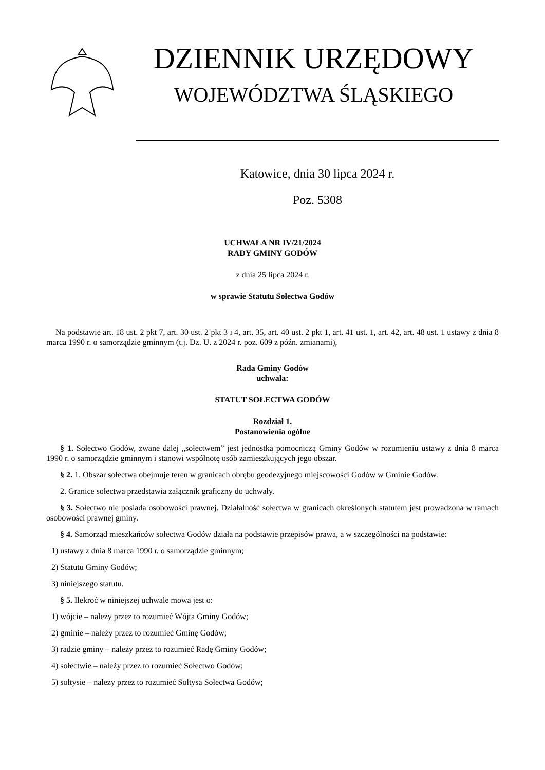DZIENNIK URZĘDOWY
WOJEWÓDZTWA ŚLĄSKIEGO
Katowice, dnia 30 lipca 2024 r.
Poz. 5308
UCHWAŁA NR IV/21/2024
RADY GMINY GODÓW
z dnia 25 lipca 2024 r.
w sprawie Statutu Sołectwa Godów
Na podstawie art. 18 ust. 2 pkt 7, art. 30 ust. 2 pkt 3 i 4, art. 35, art. 40 ust. 2 pkt 1, art. 41 ust. 1, art. 42, art. 48 ust. 1 ustawy z dnia 8 marca 1990 r. o samorządzie gminnym (t.j. Dz. U. z 2024 r. poz. 609 z późn. zmianami),
Rada Gminy Godów
uchwala:
STATUT SOŁECTWA GODÓW
Rozdział 1.
Postanowienia ogólne
§ 1. Sołectwo Godów, zwane dalej „sołectwem” jest jednostką pomocniczą Gminy Godów w rozumieniu ustawy z dnia 8 marca 1990 r. o samorządzie gminnym i stanowi wspólnotę osób zamieszkujących jego obszar.
§ 2. 1. Obszar sołectwa obejmuje teren w granicach obrębu geodezyjnego miejscowości Godów w Gminie Godów.
2. Granice sołectwa przedstawia załącznik graficzny do uchwały.
§ 3. Sołectwo nie posiada osobowości prawnej. Działalność sołectwa w granicach określonych statutem jest prowadzona w ramach osobowości prawnej gminy.
§ 4. Samorząd mieszkańców sołectwa Godów działa na podstawie przepisów prawa, a w szczególności na podstawie:
1) ustawy z dnia 8 marca 1990 r. o samorządzie gminnym;
2) Statutu Gminy Godów;
3) niniejszego statutu.
§ 5. Ilekroć w niniejszej uchwale mowa jest o:
1) wójcie – należy przez to rozumieć Wójta Gminy Godów;
2) gminie – należy przez to rozumieć Gminę Godów;
3) radzie gminy – należy przez to rozumieć Radę Gminy Godów;
4) sołectwie – należy przez to rozumieć Sołectwo Godów;
5) sołtysie – należy przez to rozumieć Sołtysa Sołectwa Godów;